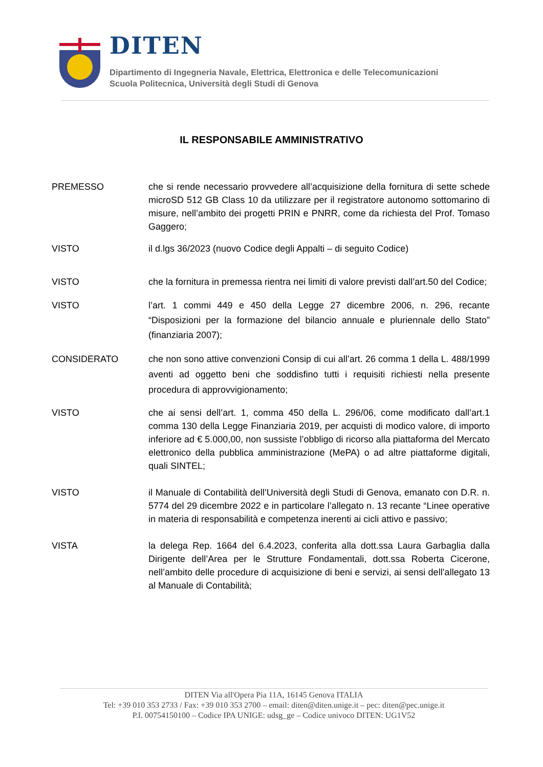DITEN
Dipartimento di Ingegneria Navale, Elettrica, Elettronica e delle Telecomunicazioni
Scuola Politecnica, Università degli Studi di Genova
IL RESPONSABILE AMMINISTRATIVO
PREMESSO che si rende necessario provvedere all’acquisizione della fornitura di sette schede microSD 512 GB Class 10 da utilizzare per il registratore autonomo sottomarino di misure, nell’ambito dei progetti PRIN e PNRR, come da richiesta del Prof. Tomaso Gaggero;
VISTO il d.lgs 36/2023 (nuovo Codice degli Appalti – di seguito Codice)
VISTO che la fornitura in premessa rientra nei limiti di valore previsti dall’art.50 del Codice;
VISTO l’art. 1 commi 449 e 450 della Legge 27 dicembre 2006, n. 296, recante “Disposizioni per la formazione del bilancio annuale e pluriennale dello Stato” (finanziaria 2007);
CONSIDERATO che non sono attive convenzioni Consip di cui all’art. 26 comma 1 della L. 488/1999 aventi ad oggetto beni che soddisfino tutti i requisiti richiesti nella presente procedura di approvvigionamento;
VISTO che ai sensi dell’art. 1, comma 450 della L. 296/06, come modificato dall’art.1 comma 130 della Legge Finanziaria 2019, per acquisti di modico valore, di importo inferiore ad € 5.000,00, non sussiste l’obbligo di ricorso alla piattaforma del Mercato elettronico della pubblica amministrazione (MePA) o ad altre piattaforme digitali, quali SINTEL;
VISTO il Manuale di Contabilità dell’Università degli Studi di Genova, emanato con D.R. n. 5774 del 29 dicembre 2022 e in particolare l’allegato n. 13 recante “Linee operative in materia di responsabilità e competenza inerenti ai cicli attivo e passivo;
VISTA la delega Rep. 1664 del 6.4.2023, conferita alla dott.ssa Laura Garbaglia dalla Dirigente dell’Area per le Strutture Fondamentali, dott.ssa Roberta Cicerone, nell’ambito delle procedure di acquisizione di beni e servizi, ai sensi dell’allegato 13 al Manuale di Contabilità;
DITEN Via all'Opera Pia 11A, 16145 Genova ITALIA
Tel: +39 010 353 2733 / Fax: +39 010 353 2700 – email: diten@diten.unige.it – pec: diten@pec.unige.it
P.I. 00754150100 – Codice IPA UNIGE: udsg_ge – Codice univoco DITEN: UG1V52